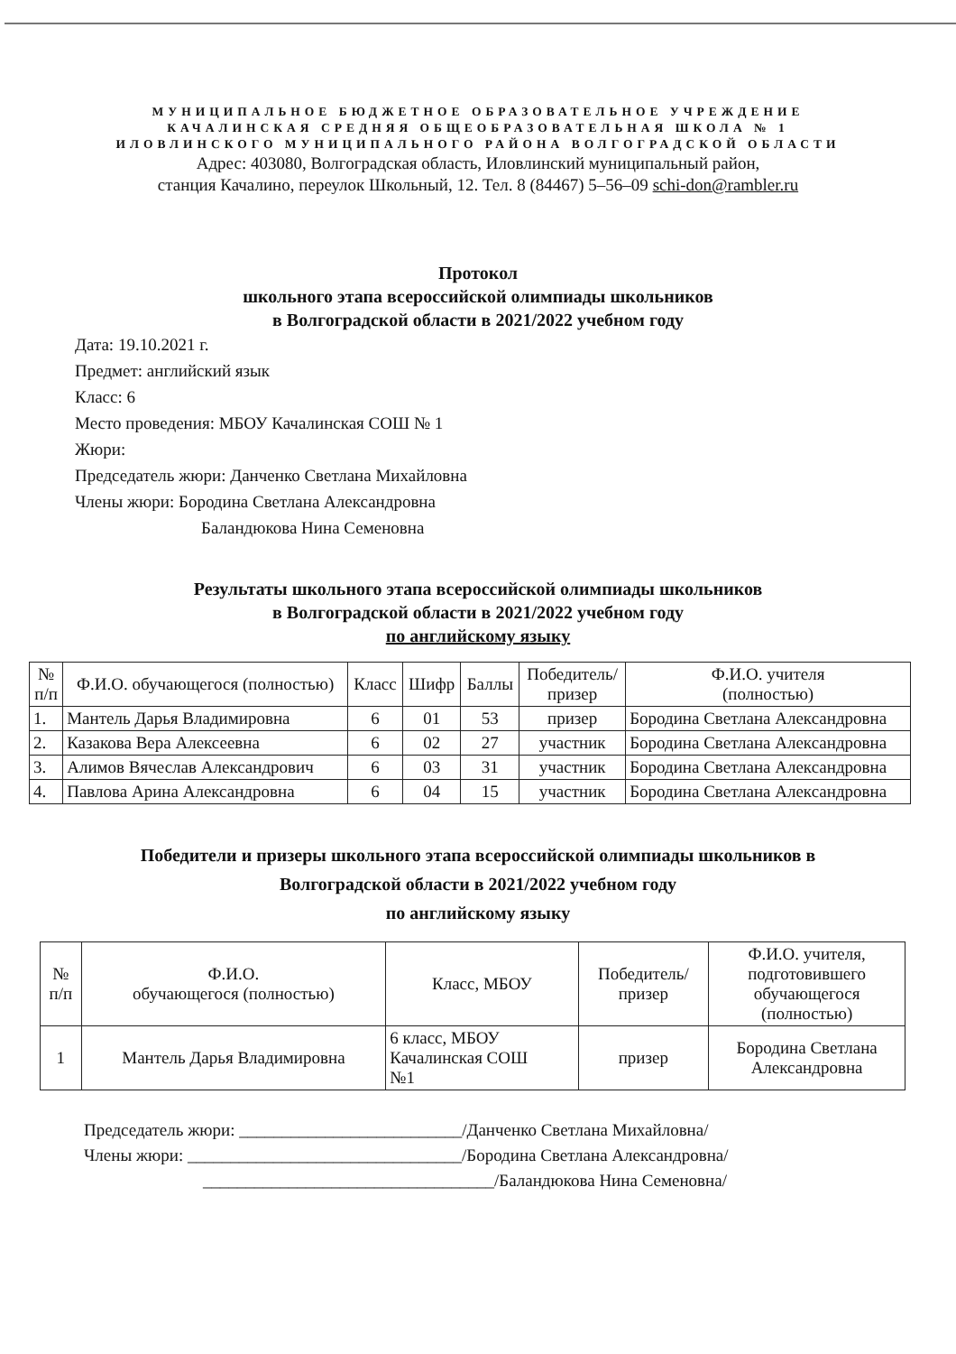МУНИЦИПАЛЬНОЕ БЮДЖЕТНОЕ ОБРАЗОВАТЕЛЬНОЕ УЧРЕЖДЕНИЕ
КАЧАЛИНСКАЯ СРЕДНЯЯ ОБЩЕОБРАЗОВАТЕЛЬНАЯ ШКОЛА № 1
ИЛОВЛИНСКОГО МУНИЦИПАЛЬНОГО РАЙОНА ВОЛГОГРАДСКОЙ ОБЛАСТИ
Адрес: 403080, Волгоградская область, Иловлинский муниципальный район,
станция Качалино, переулок Школьный, 12. Тел. 8 (84467) 5–56–09 schi-don@rambler.ru
Протокол
школьного этапа всероссийской олимпиады школьников
в Волгоградской области в 2021/2022 учебном году
Дата: 19.10.2021 г.
Предмет: английский язык
Класс: 6
Место проведения: МБОУ Качалинская СОШ № 1
Жюри:
Председатель жюри: Данченко Светлана Михайловна
Члены жюри: Бородина Светлана Александровна
Баландюкова Нина Семеновна
Результаты школьного этапа всероссийской олимпиады школьников
в Волгоградской области в 2021/2022 учебном году
по английскому языку
| № п/п | Ф.И.О. обучающегося (полностью) | Класс | Шифр | Баллы | Победитель/ призер | Ф.И.О. учителя (полностью) |
| --- | --- | --- | --- | --- | --- | --- |
| 1. | Мантель Дарья Владимировна | 6 | 01 | 53 | призер | Бородина Светлана Александровна |
| 2. | Казакова Вера Алексеевна | 6 | 02 | 27 | участник | Бородина Светлана Александровна |
| 3. | Алимов Вячеслав Александрович | 6 | 03 | 31 | участник | Бородина Светлана Александровна |
| 4. | Павлова Арина Александровна | 6 | 04 | 15 | участник | Бородина Светлана Александровна |
Победители и призеры школьного этапа всероссийской олимпиады школьников в
Волгоградской области в 2021/2022 учебном году
по английскому языку
| № п/п | Ф.И.О. обучающегося (полностью) | Класс, МБОУ | Победитель/ призер | Ф.И.О. учителя, подготовившего обучающегося (полностью) |
| --- | --- | --- | --- | --- |
| 1 | Мантель Дарья Владимировна | 6 класс, МБОУ Качалинская СОШ №1 | призер | Бородина Светлана Александровна |
Председатель жюри: __________________________/Данченко Светлана Михайловна/
Члены жюри: ________________________________/Бородина Светлана Александровна/
__________________________________/Баландюкова Нина Семеновна/